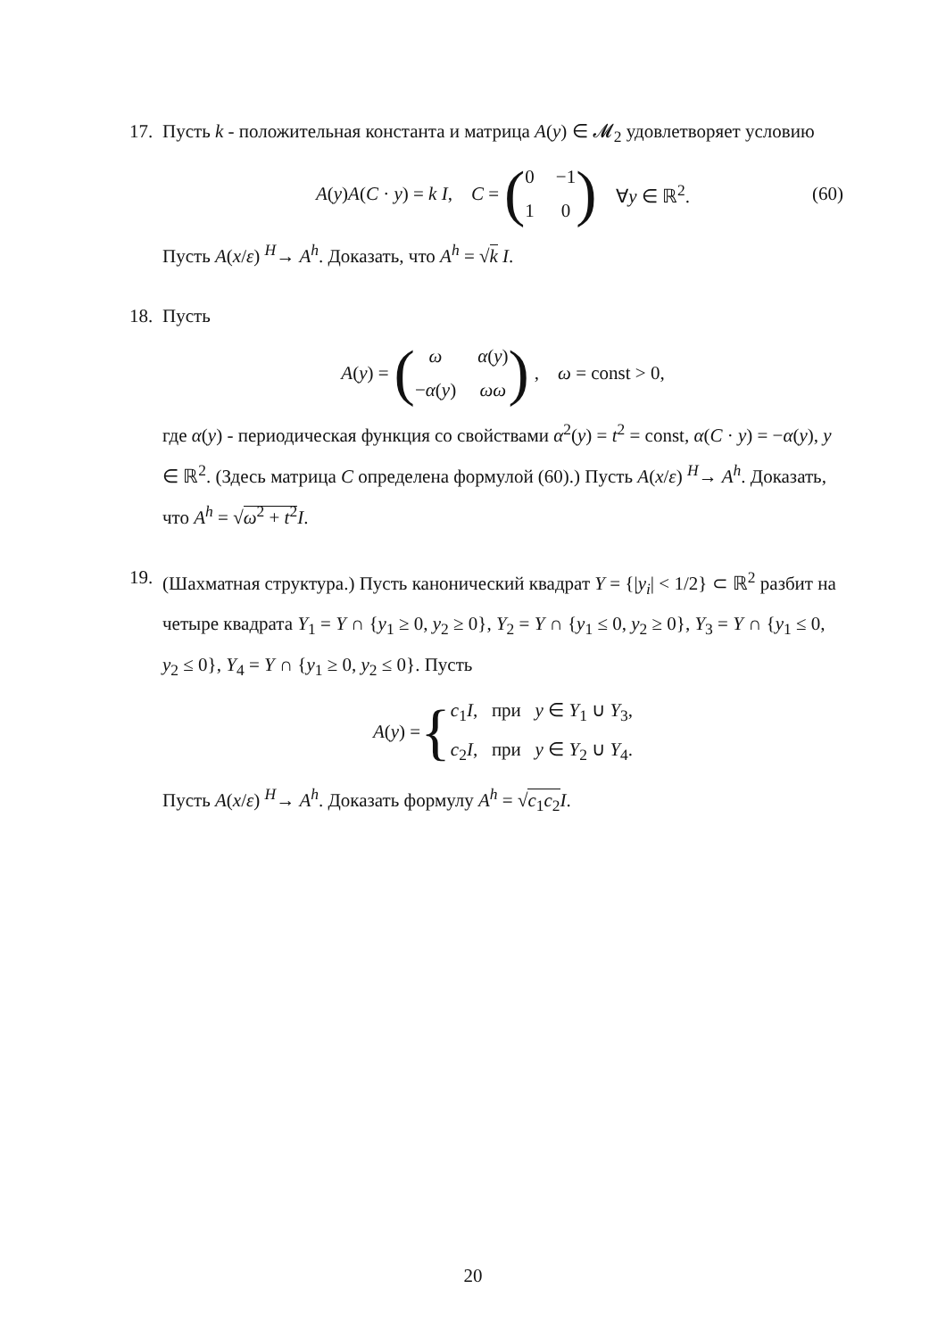17.
Пусть k - положительная константа и матрица A(y) ∈ 𝓜<sub>2</sub> удовлетворяет условию
A(y)A(C · y) = k I, C = (0 −1 1 0) ∀y ∈ ℝ<sup>2</sup>. (60)
Пусть A(x/ε) <sup>H</sup>→ A<sup>h</sup>. Доказать, что A<sup>h</sup> = √k I.
18.
Пусть
A(y) = (ω α(y) −α(y) ωω), ω = const > 0,
где α(y) - периодическая функция со свойствами α<sup>2</sup>(y) = t<sup>2</sup> = const, α(C · y) = −α(y), y ∈ ℝ<sup>2</sup>. (Здесь матрица C определена формулой (60).) Пусть A(x/ε) <sup>H</sup>→ A<sup>h</sup>. Доказать, что A<sup>h</sup> = √ω<sup>2</sup> + t<sup>2</sup> I.
19.
(Шахматная структура.) Пусть канонический квадрат Y = {|y<sub>i</sub>| < 1/2} ⊂ ℝ<sup>2</sup> разбит на четыре квадрата Y<sub>1</sub> = Y ∩ {y<sub>1</sub> ≥ 0, y<sub>2</sub> ≥ 0}, Y<sub>2</sub> = Y ∩ {y<sub>1</sub> ≤ 0, y<sub>2</sub> ≥ 0}, Y<sub>3</sub> = Y ∩ {y<sub>1</sub> ≤ 0, y<sub>2</sub> ≤ 0}, Y<sub>4</sub> = Y ∩ {y<sub>1</sub> ≥ 0, y<sub>2</sub> ≤ 0}. Пусть
A(y) = { c<sub>1</sub>I, при y ∈ Y<sub>1</sub> ∪ Y<sub>3</sub>,
c<sub>2</sub>I, при y ∈ Y<sub>2</sub> ∪ Y<sub>4</sub>.
Пусть A(x/ε) <sup>H</sup>→ A<sup>h</sup>. Доказать формулу A<sup>h</sup> = √c<sub>1</sub>c<sub>2</sub> I.
20